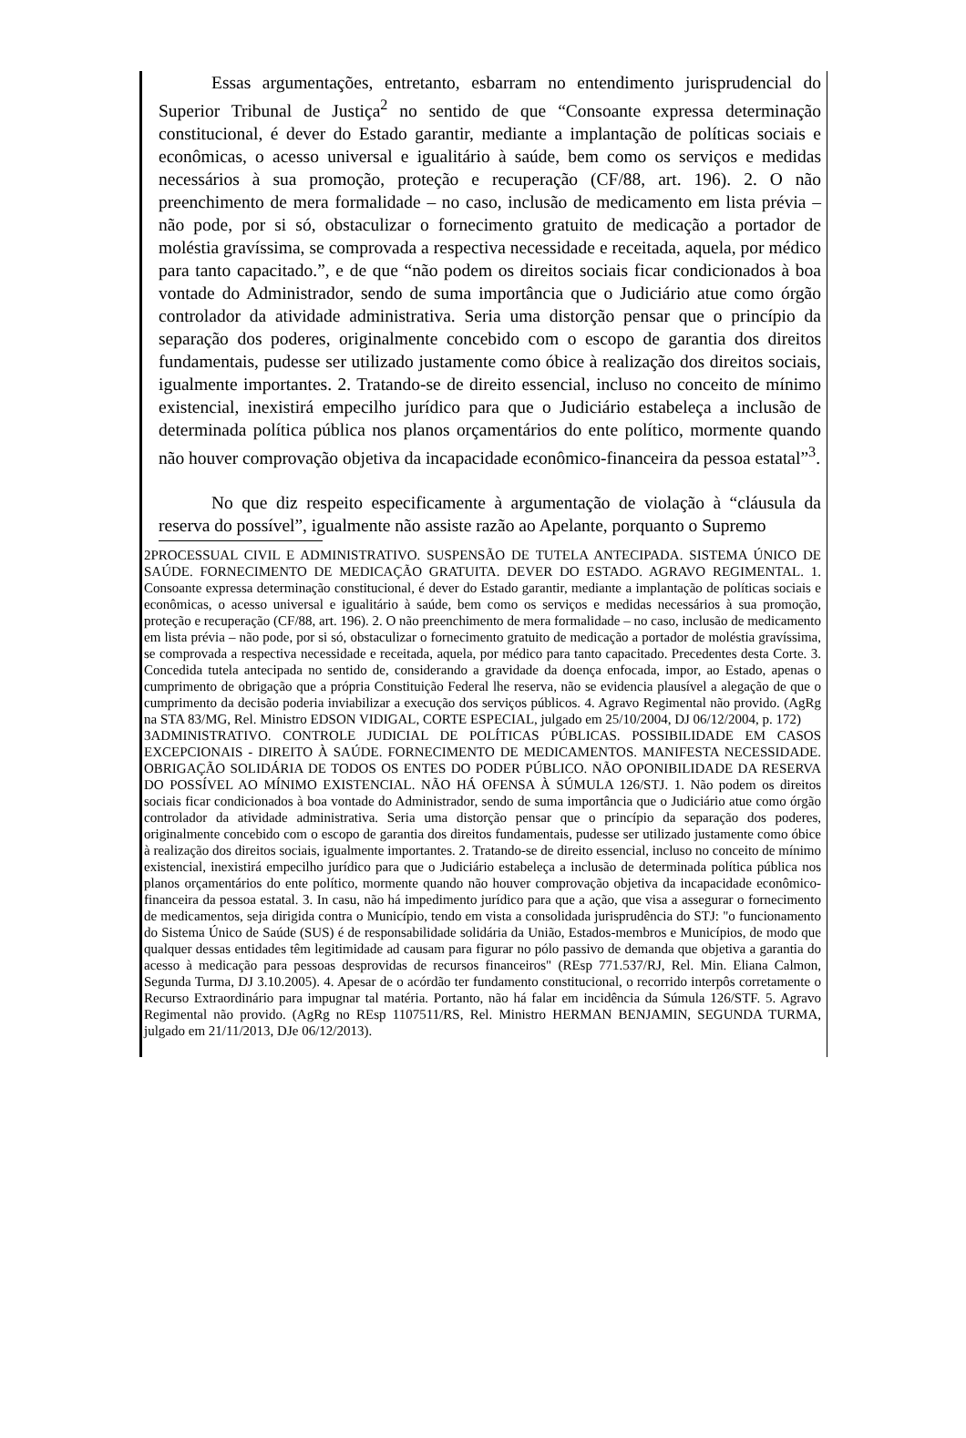Essas argumentações, entretanto, esbarram no entendimento jurisprudencial do Superior Tribunal de Justiça<sup>2</sup> no sentido de que “Consoante expressa determinação constitucional, é dever do Estado garantir, mediante a implantação de políticas sociais e econômicas, o acesso universal e igualitário à saúde, bem como os serviços e medidas necessários à sua promoção, proteção e recuperação (CF/88, art. 196). 2. O não preenchimento de mera formalidade – no caso, inclusão de medicamento em lista prévia – não pode, por si só, obstaculizar o fornecimento gratuito de medicação a portador de moléstia gravíssima, se comprovada a respectiva necessidade e receitada, aquela, por médico para tanto capacitado.”, e de que “não podem os direitos sociais ficar condicionados à boa vontade do Administrador, sendo de suma importância que o Judiciário atue como órgão controlador da atividade administrativa. Seria uma distorção pensar que o princípio da separação dos poderes, originalmente concebido com o escopo de garantia dos direitos fundamentais, pudesse ser utilizado justamente como óbice à realização dos direitos sociais, igualmente importantes. 2. Tratando-se de direito essencial, incluso no conceito de mínimo existencial, inexistirá empecilho jurídico para que o Judiciário estabeleça a inclusão de determinada política pública nos planos orçamentários do ente político, mormente quando não houver comprovação objetiva da incapacidade econômico-financeira da pessoa estatal”<sup>3</sup>.
No que diz respeito especificamente à argumentação de violação à “cláusula da reserva do possível”, igualmente não assiste razão ao Apelante, porquanto o Supremo
2PROCESSUAL CIVIL E ADMINISTRATIVO. SUSPENSÃO DE TUTELA ANTECIPADA. SISTEMA ÚNICO DE SAÚDE. FORNECIMENTO DE MEDICAÇÃO GRATUITA. DEVER DO ESTADO. AGRAVO REGIMENTAL. 1. Consoante expressa determinação constitucional, é dever do Estado garantir, mediante a implantação de políticas sociais e econômicas, o acesso universal e igualitário à saúde, bem como os serviços e medidas necessários à sua promoção, proteção e recuperação (CF/88, art. 196). 2. O não preenchimento de mera formalidade – no caso, inclusão de medicamento em lista prévia – não pode, por si só, obstaculizar o fornecimento gratuito de medicação a portador de moléstia gravíssima, se comprovada a respectiva necessidade e receitada, aquela, por médico para tanto capacitado. Precedentes desta Corte. 3. Concedida tutela antecipada no sentido de, considerando a gravidade da doença enfocada, impor, ao Estado, apenas o cumprimento de obrigação que a própria Constituição Federal lhe reserva, não se evidencia plausível a alegação de que o cumprimento da decisão poderia inviabilizar a execução dos serviços públicos. 4. Agravo Regimental não provido. (AgRg na STA 83/MG, Rel. Ministro EDSON VIDIGAL, CORTE ESPECIAL, julgado em 25/10/2004, DJ 06/12/2004, p. 172)
3ADMINISTRATIVO. CONTROLE JUDICIAL DE POLÍTICAS PÚBLICAS. POSSIBILIDADE EM CASOS EXCEPCIONAIS - DIREITO À SAÚDE. FORNECIMENTO DE MEDICAMENTOS. MANIFESTA NECESSIDADE. OBRIGAÇÃO SOLIDÁRIA DE TODOS OS ENTES DO PODER PÚBLICO. NÃO OPONIBILIDADE DA RESERVA DO POSSÍVEL AO MÍNIMO EXISTENCIAL. NÃO HÁ OFENSA À SÚMULA 126/STJ. 1. Não podem os direitos sociais ficar condicionados à boa vontade do Administrador, sendo de suma importância que o Judiciário atue como órgão controlador da atividade administrativa. Seria uma distorção pensar que o princípio da separação dos poderes, originalmente concebido com o escopo de garantia dos direitos fundamentais, pudesse ser utilizado justamente como óbice à realização dos direitos sociais, igualmente importantes. 2. Tratando-se de direito essencial, incluso no conceito de mínimo existencial, inexistirá empecilho jurídico para que o Judiciário estabeleça a inclusão de determinada política pública nos planos orçamentários do ente político, mormente quando não houver comprovação objetiva da incapacidade econômico-financeira da pessoa estatal. 3. In casu, não há impedimento jurídico para que a ação, que visa a assegurar o fornecimento de medicamentos, seja dirigida contra o Município, tendo em vista a consolidada jurisprudência do STJ: "o funcionamento do Sistema Único de Saúde (SUS) é de responsabilidade solidária da União, Estados-membros e Municípios, de modo que qualquer dessas entidades têm legitimidade ad causam para figurar no pólo passivo de demanda que objetiva a garantia do acesso à medicação para pessoas desprovidas de recursos financeiros" (REsp 771.537/RJ, Rel. Min. Eliana Calmon, Segunda Turma, DJ 3.10.2005). 4. Apesar de o acórdão ter fundamento constitucional, o recorrido interpôs corretamente o Recurso Extraordinário para impugnar tal matéria. Portanto, não há falar em incidência da Súmula 126/STF. 5. Agravo Regimental não provido. (AgRg no REsp 1107511/RS, Rel. Ministro HERMAN BENJAMIN, SEGUNDA TURMA, julgado em 21/11/2013, DJe 06/12/2013).